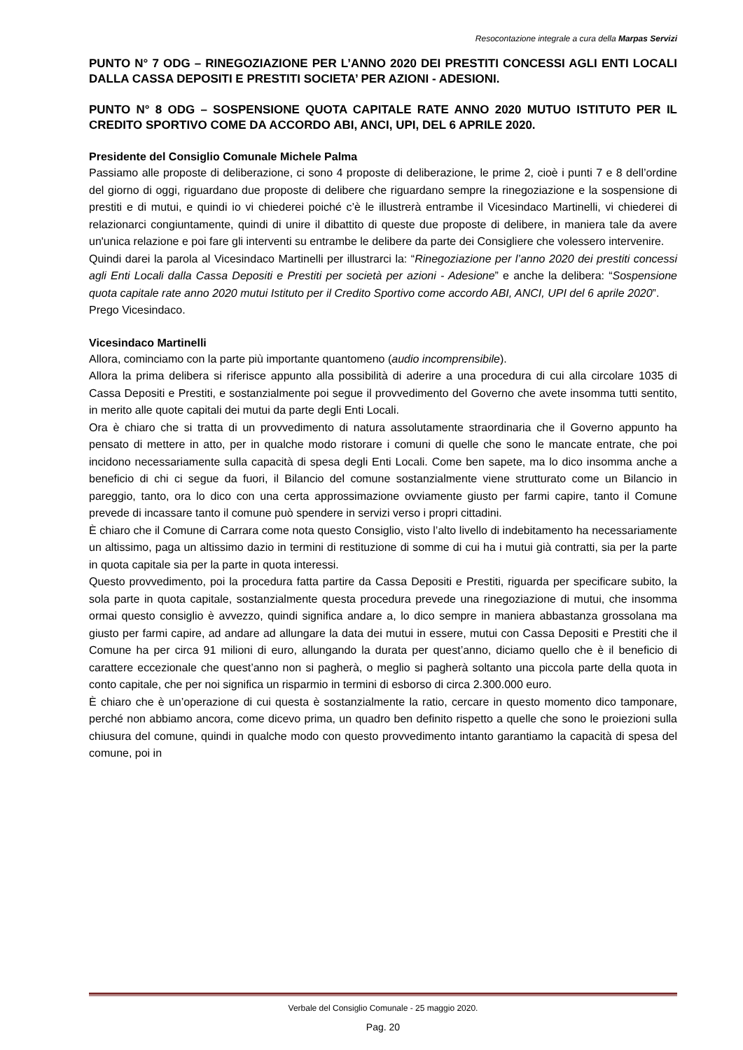Resocontazione integrale a cura della Marpas Servizi
PUNTO N° 7 ODG – RINEGOZIAZIONE PER L’ANNO 2020 DEI PRESTITI CONCESSI AGLI ENTI LOCALI DALLA CASSA DEPOSITI E PRESTITI SOCIETA’ PER AZIONI - ADESIONI.
PUNTO N° 8 ODG – SOSPENSIONE QUOTA CAPITALE RATE ANNO 2020 MUTUO ISTITUTO PER IL CREDITO SPORTIVO COME DA ACCORDO ABI, ANCI, UPI, DEL 6 APRILE 2020.
Presidente del Consiglio Comunale Michele Palma
Passiamo alle proposte di deliberazione, ci sono 4 proposte di deliberazione, le prime 2, cioè i punti 7 e 8 dell’ordine del giorno di oggi, riguardano due proposte di delibere che riguardano sempre la rinegoziazione e la sospensione di prestiti e di mutui, e quindi io vi chiederei poiché c’è le illustrerà entrambe il Vicesindaco Martinelli, vi chiederei di relazionarci congiuntamente, quindi di unire il dibattito di queste due proposte di delibere, in maniera tale da avere un'unica relazione e poi fare gli interventi su entrambe le delibere da parte dei Consigliere che volessero intervenire.
Quindi darei la parola al Vicesindaco Martinelli per illustrarci la: “Rinegoziazione per l’anno 2020 dei prestiti concessi agli Enti Locali dalla Cassa Depositi e Prestiti per società per azioni - Adesione” e anche la delibera: “Sospensione quota capitale rate anno 2020 mutui Istituto per il Credito Sportivo come accordo ABI, ANCI, UPI del 6 aprile 2020”.
Prego Vicesindaco.
Vicesindaco Martinelli
Allora, cominciamo con la parte più importante quantomeno (audio incomprensibile).
Allora la prima delibera si riferisce appunto alla possibilità di aderire a una procedura di cui alla circolare 1035 di Cassa Depositi e Prestiti, e sostanzialmente poi segue il provvedimento del Governo che avete insomma tutti sentito, in merito alle quote capitali dei mutui da parte degli Enti Locali.
Ora è chiaro che si tratta di un provvedimento di natura assolutamente straordinaria che il Governo appunto ha pensato di mettere in atto, per in qualche modo ristorare i comuni di quelle che sono le mancate entrate, che poi incidono necessariamente sulla capacità di spesa degli Enti Locali. Come ben sapete, ma lo dico insomma anche a beneficio di chi ci segue da fuori, il Bilancio del comune sostanzialmente viene strutturato come un Bilancio in pareggio, tanto, ora lo dico con una certa approssimazione ovviamente giusto per farmi capire, tanto il Comune prevede di incassare tanto il comune può spendere in servizi verso i propri cittadini.
È chiaro che il Comune di Carrara come nota questo Consiglio, visto l’alto livello di indebitamento ha necessariamente un altissimo, paga un altissimo dazio in termini di restituzione di somme di cui ha i mutui già contratti, sia per la parte in quota capitale sia per la parte in quota interessi.
Questo provvedimento, poi la procedura fatta partire da Cassa Depositi e Prestiti, riguarda per specificare subito, la sola parte in quota capitale, sostanzialmente questa procedura prevede una rinegoziazione di mutui, che insomma ormai questo consiglio è avvezzo, quindi significa andare a, lo dico sempre in maniera abbastanza grossolana ma giusto per farmi capire, ad andare ad allungare la data dei mutui in essere, mutui con Cassa Depositi e Prestiti che il Comune ha per circa 91 milioni di euro, allungando la durata per quest’anno, diciamo quello che è il beneficio di carattere eccezionale che quest’anno non si pagherà, o meglio si pagherà soltanto una piccola parte della quota in conto capitale, che per noi significa un risparmio in termini di esborso di circa 2.300.000 euro.
È chiaro che è un’operazione di cui questa è sostanzialmente la ratio, cercare in questo momento dico tamponare, perché non abbiamo ancora, come dicevo prima, un quadro ben definito rispetto a quelle che sono le proiezioni sulla chiusura del comune, quindi in qualche modo con questo provvedimento intanto garantiamo la capacità di spesa del comune, poi in
Verbale del Consiglio Comunale - 25 maggio 2020.
Pag. 20